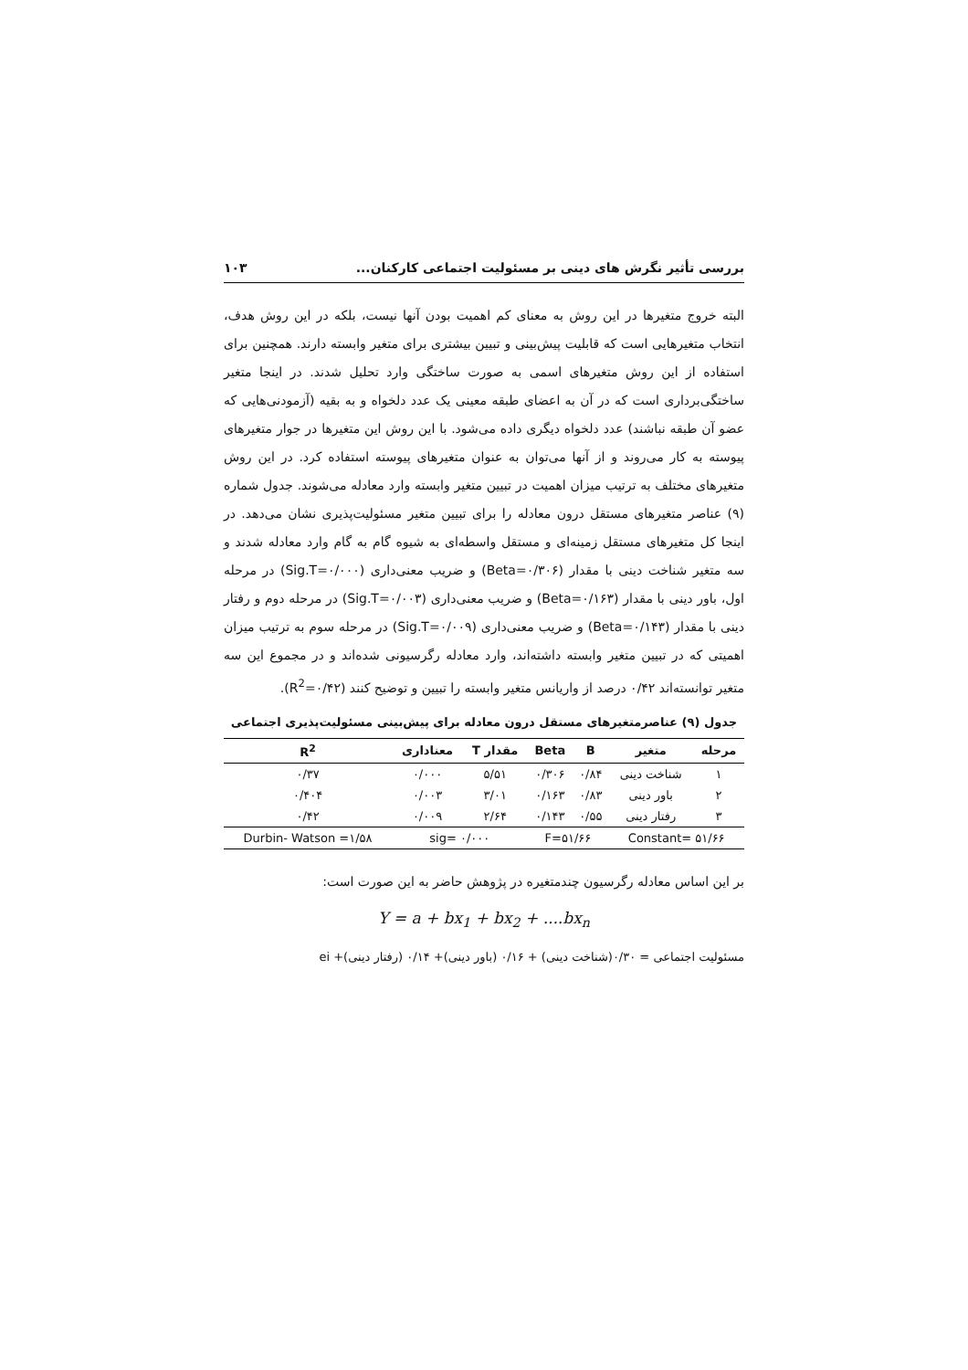بررسی تأثیر نگرش های دینی بر مسئولیت اجتماعی کارکنان... ۱۰۳
البته خروج متغیرها در این روش به معنای کم اهمیت بودن آنها نیست، بلکه در این روش هدف، انتخاب متغیرهایی است که قابلیت پیش‌بینی و تبیین بیشتری برای متغیر وابسته دارند. همچنین برای استفاده از این روش متغیرهای اسمی به صورت ساختگی وارد تحلیل شدند. در اینجا متغیر ساختگی‌برداری است که در آن به اعضای طبقه معینی یک عدد دلخواه و به بقیه (آزمودنی‌هایی که عضو آن طبقه نباشند) عدد دلخواه دیگری داده می‌شود. با این روش این متغیرها در جوار متغیرهای پیوسته به کار می‌روند و از آنها می‌توان به عنوان متغیرهای پیوسته استفاده کرد. در این روش متغیرهای مختلف به ترتیب میزان اهمیت در تبیین متغیر وابسته وارد معادله می‌شوند. جدول شماره (۹) عناصر متغیرهای مستقل درون معادله را برای تبیین متغیر مسئولیت‌پذیری نشان می‌دهد. در اینجا کل متغیرهای مستقل زمینه‌ای و مستقل واسطه‌ای به شیوه گام به گام وارد معادله شدند و سه متغیر شناخت دینی با مقدار (Beta=۰/۳۰۶) و ضریب معنی‌داری (Sig.T=۰/۰۰۰) در مرحله اول، باور دینی با مقدار (Beta=۰/۱۶۳) و ضریب معنی‌داری (Sig.T=۰/۰۰۳) در مرحله دوم و رفتار دینی با مقدار (Beta=۰/۱۴۳) و ضریب معنی‌داری (Sig.T=۰/۰۰۹) در مرحله سوم به ترتیب میزان اهمیتی که در تبیین متغیر وابسته داشته‌اند، وارد معادله رگرسیونی شده‌اند و در مجموع این سه متغیر توانسته‌اند ۰/۴۲ درصد از واریانس متغیر وابسته را تبیین و توضیح کنند (R<sup>2</sup>=۰/۴۲).
جدول (۹) عناصرمتغیرهای مستقل درون معادله برای پیش‌بینی مسئولیت‌پذیری اجتماعی
| مرحله | متغیر | B | Beta | مقدار T | معناداری | R<sup>2</sup> |
| --- | --- | --- | --- | --- | --- | --- |
| ۱ | شناخت دینی | ۰/۸۴ | ۰/۳۰۶ | ۵/۵۱ | ۰/۰۰۰ | ۰/۳۷ |
| ۲ | باور دینی | ۰/۸۳ | ۰/۱۶۳ | ۳/۰۱ | ۰/۰۰۳ | ۰/۴۰۴ |
| ۳ | رفتار دینی | ۰/۵۵ | ۰/۱۴۳ | ۲/۶۴ | ۰/۰۰۹ | ۰/۴۲ |
| Constant= ۵۱/۶۶ | | F=۵۱/۶۶ | | sig= ۰/۰۰۰ | | Durbin- Watson =۱/۵۸ |
بر این اساس معادله رگرسیون چندمتغیره در پژوهش حاضر به این صورت است:
Y = a + bx<sub>1</sub> + bx<sub>2</sub> + ....bx<sub>n</sub>
مسئولیت اجتماعی = ۰/۳۰(شناخت دینی) + ۰/۱۶ (باور دینی)+ ۰/۱۴ (رفتار دینی)+ ei